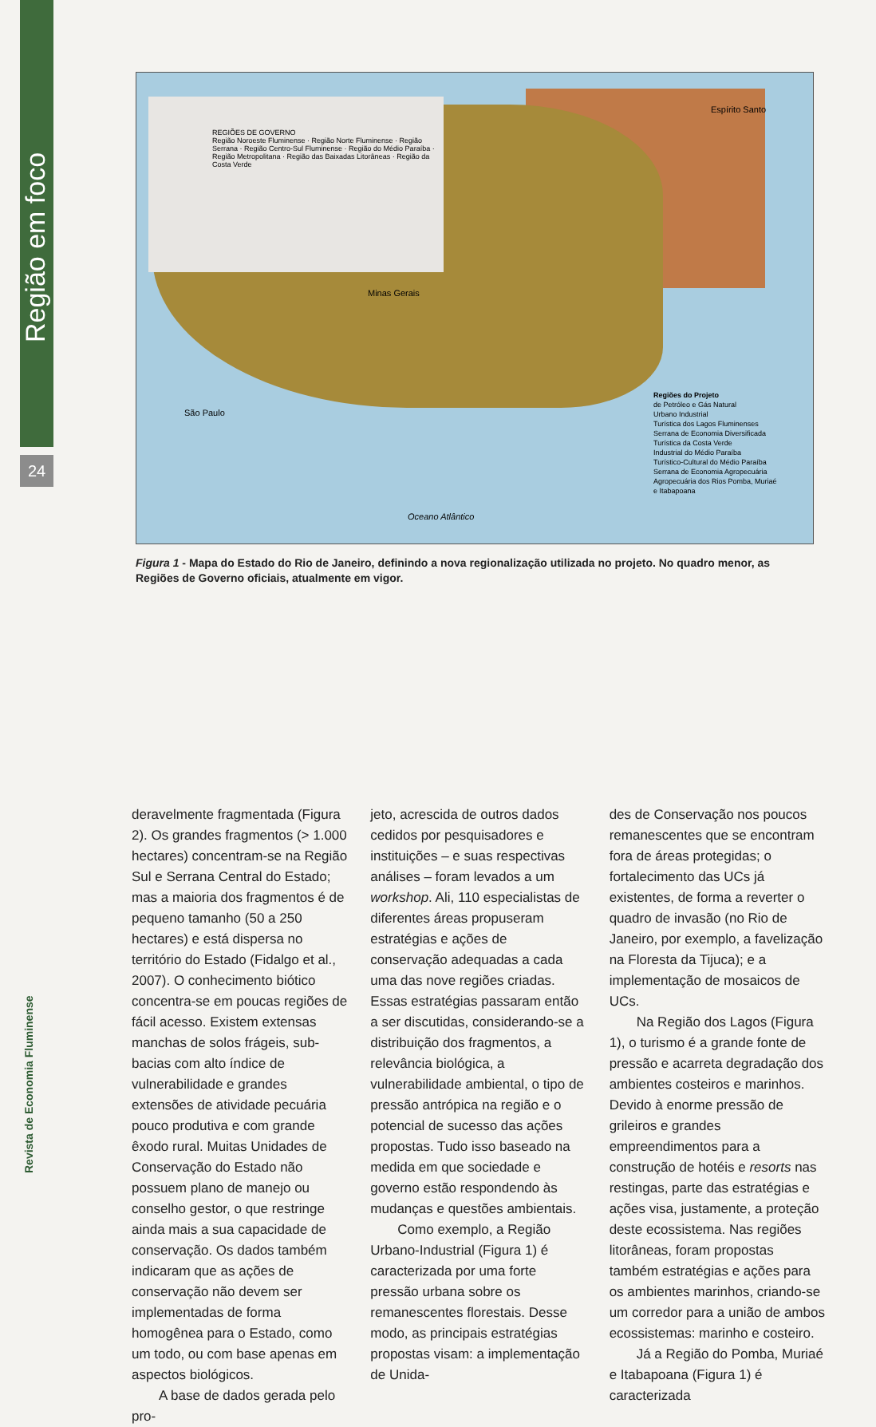Região em foco
24
Revista de Economia Fluminense
REGIÕES DE GOVERNO
Região Noroeste Fluminense · Região Norte Fluminense · Região Serrana · Região Centro-Sul Fluminense · Região do Médio Paraíba · Região Metropolitana · Região das Baixadas Litorâneas · Região da Costa Verde
Regiões do Projeto
de Petróleo e Gás Natural
Urbano Industrial
Turística dos Lagos Fluminenses
Serrana de Economia Diversificada
Turística da Costa Verde
Industrial do Médio Paraíba
Turístico-Cultural do Médio Paraíba
Serrana de Economia Agropecuária
Agropecuária dos Rios Pomba, Muriaé e Itabapoana
Minas Gerais
Espírito Santo
São Paulo
Oceano Atlântico
Figura 1 - Mapa do Estado do Rio de Janeiro, definindo a nova regionalização utilizada no projeto. No quadro menor, as Regiões de Governo oficiais, atualmente em vigor.
deravelmente fragmentada (Figura 2). Os grandes fragmentos (> 1.000 hectares) concentram-se na Região Sul e Serrana Central do Estado; mas a maioria dos fragmentos é de pequeno tamanho (50 a 250 hectares) e está dispersa no território do Estado (Fidalgo et al., 2007). O conhecimento biótico concentra-se em poucas regiões de fácil acesso. Existem extensas manchas de solos frágeis, sub-bacias com alto índice de vulnerabilidade e grandes extensões de atividade pecuária pouco produtiva e com grande êxodo rural. Muitas Unidades de Conservação do Estado não possuem plano de manejo ou conselho gestor, o que restringe ainda mais a sua capacidade de conservação. Os dados também indicaram que as ações de conservação não devem ser implementadas de forma homogênea para o Estado, como um todo, ou com base apenas em aspectos biológicos.
A base de dados gerada pelo pro-
jeto, acrescida de outros dados cedidos por pesquisadores e instituições – e suas respectivas análises – foram levados a um workshop. Ali, 110 especialistas de diferentes áreas propuseram estratégias e ações de conservação adequadas a cada uma das nove regiões criadas. Essas estratégias passaram então a ser discutidas, considerando-se a distribuição dos fragmentos, a relevância biológica, a vulnerabilidade ambiental, o tipo de pressão antrópica na região e o potencial de sucesso das ações propostas. Tudo isso baseado na medida em que sociedade e governo estão respondendo às mudanças e questões ambientais.
Como exemplo, a Região Urbano-Industrial (Figura 1) é caracterizada por uma forte pressão urbana sobre os remanescentes florestais. Desse modo, as principais estratégias propostas visam: a implementação de Unida-
des de Conservação nos poucos remanescentes que se encontram fora de áreas protegidas; o fortalecimento das UCs já existentes, de forma a reverter o quadro de invasão (no Rio de Janeiro, por exemplo, a favelização na Floresta da Tijuca); e a implementação de mosaicos de UCs.
Na Região dos Lagos (Figura 1), o turismo é a grande fonte de pressão e acarreta degradação dos ambientes costeiros e marinhos. Devido à enorme pressão de grileiros e grandes empreendimentos para a construção de hotéis e resorts nas restingas, parte das estratégias e ações visa, justamente, a proteção deste ecossistema. Nas regiões litorâneas, foram propostas também estratégias e ações para os ambientes marinhos, criando-se um corredor para a união de ambos ecossistemas: marinho e costeiro.
Já a Região do Pomba, Muriaé e Itabapoana (Figura 1) é caracterizada